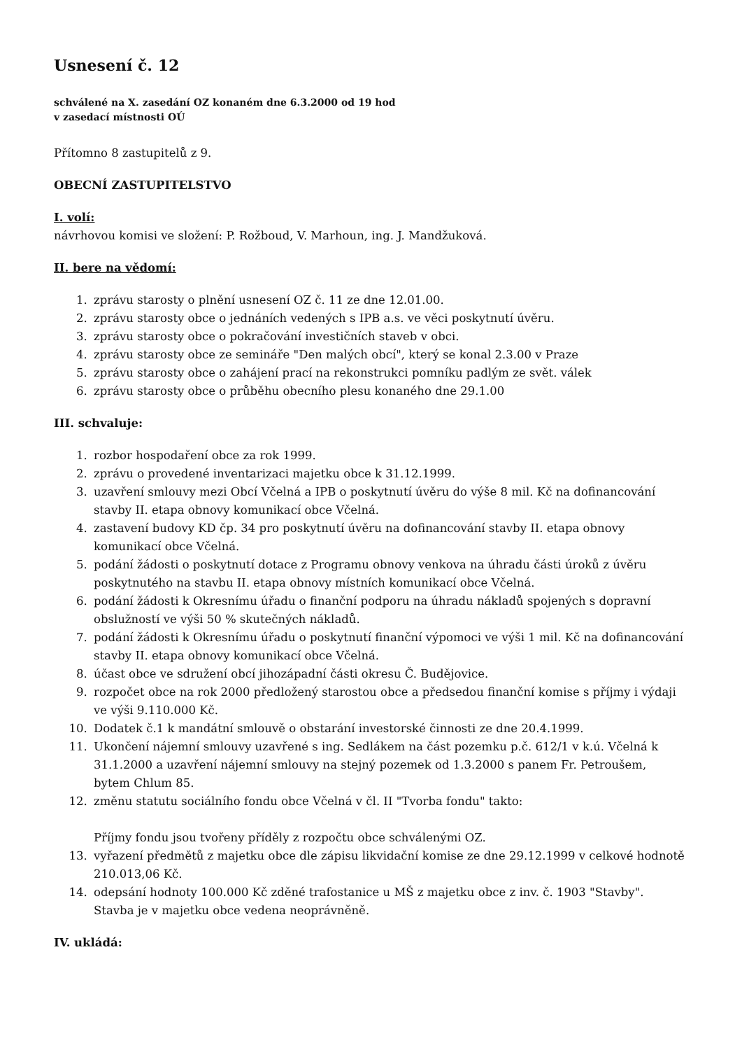Usnesení č. 12
schválené na X. zasedání OZ konaném dne 6.3.2000 od 19 hod
v zasedací místnosti OÚ
Přítomno 8 zastupitelů z 9.
OBECNÍ ZASTUPITELSTVO
I. volí:
návrhovou komisi ve složení: P. Rožboud, V. Marhoun, ing. J. Mandžuková.
II. bere na vědomí:
1. zprávu starosty o plnění usnesení OZ č. 11 ze dne 12.01.00.
2. zprávu starosty obce o jednáních vedených s IPB a.s. ve věci poskytnutí úvěru.
3. zprávu starosty obce o pokračování investičních staveb v obci.
4. zprávu starosty obce ze semináře "Den malých obcí", který se konal 2.3.00 v Praze
5. zprávu starosty obce o zahájení prací na rekonstrukci pomníku padlým ze svět. válek
6. zprávu starosty obce o průběhu obecního plesu konaného dne 29.1.00
III. schvaluje:
1. rozbor hospodaření obce za rok 1999.
2. zprávu o provedené inventarizaci majetku obce k 31.12.1999.
3. uzavření smlouvy mezi Obcí Včelná a IPB o poskytnutí úvěru do výše 8 mil. Kč na dofinancování stavby II. etapa obnovy komunikací obce Včelná.
4. zastavení budovy KD čp. 34 pro poskytnutí úvěru na dofinancování stavby II. etapa obnovy komunikací obce Včelná.
5. podání žádosti o poskytnutí dotace z Programu obnovy venkova na úhradu části úroků z úvěru poskytnutého na stavbu II. etapa obnovy místních komunikací obce Včelná.
6. podání žádosti k Okresnímu úřadu o finanční podporu na úhradu nákladů spojených s dopravní obslužností ve výši 50 % skutečných nákladů.
7. podání žádosti k Okresnímu úřadu o poskytnutí finanční výpomoci ve výši 1 mil. Kč na dofinancování stavby II. etapa obnovy komunikací obce Včelná.
8. účast obce ve sdružení obcí jihozápadní části okresu Č. Budějovice.
9. rozpočet obce na rok 2000 předložený starostou obce a předsedou finanční komise s příjmy i výdaji ve výši 9.110.000 Kč.
10. Dodatek č.1 k mandátní smlouvě o obstarání investorské činnosti ze dne 20.4.1999.
11. Ukončení nájemní smlouvy uzavřené s ing. Sedlákem na část pozemku p.č. 612/1 v k.ú. Včelná k 31.1.2000 a uzavření nájemní smlouvy na stejný pozemek od 1.3.2000 s panem Fr. Petroušem, bytem Chlum 85.
12. změnu statutu sociálního fondu obce Včelná v čl. II "Tvorba fondu" takto:
Příjmy fondu jsou tvořeny příděly z rozpočtu obce schválenými OZ.
13. vyřazení předmětů z majetku obce dle zápisu likvidační komise ze dne 29.12.1999 v celkové hodnotě 210.013,06 Kč.
14. odepsání hodnoty 100.000 Kč zděné trafostanice u MŠ z majetku obce z inv. č. 1903 "Stavby". Stavba je v majetku obce vedena neoprávněně.
IV. ukládá: